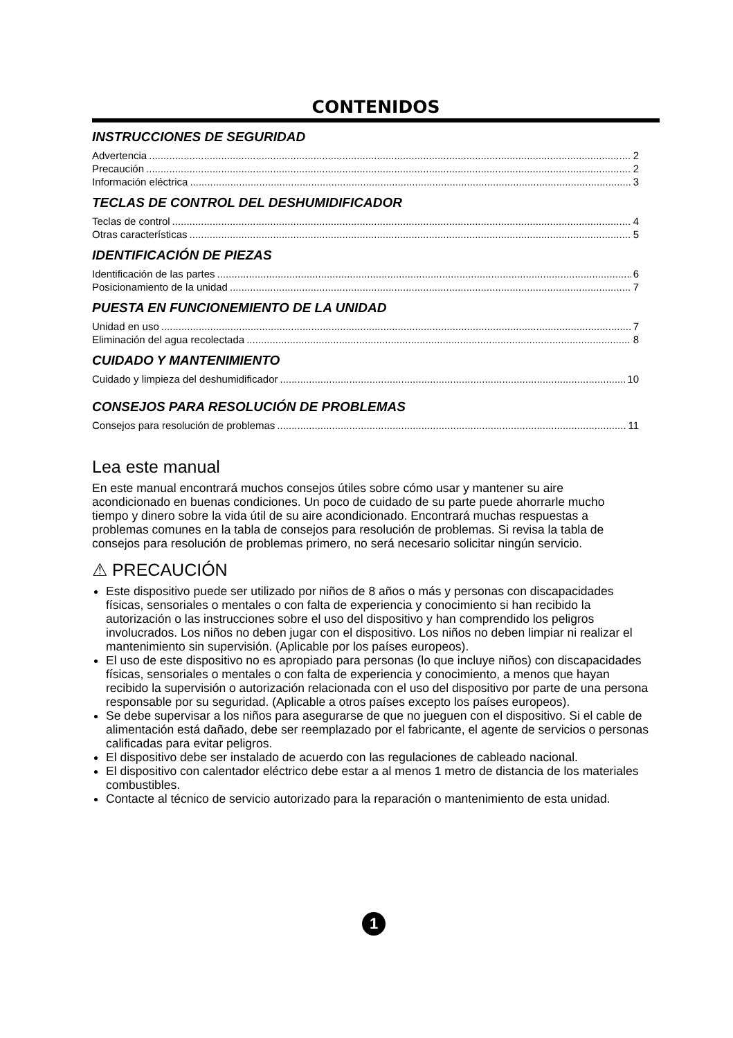CONTENIDOS
INSTRUCCIONES DE SEGURIDAD
Advertencia 2
Precaución 2
Información eléctrica 3
TECLAS DE CONTROL DEL DESHUMIDIFICADOR
Teclas de control 4
Otras características 5
IDENTIFICACIÓN DE PIEZAS
Identificación de las partes 6
Posicionamiento de la unidad 7
PUESTA EN FUNCIONEMIENTO DE LA UNIDAD
Unidad en uso 7
Eliminación del agua recolectada 8
CUIDADO Y MANTENIMIENTO
Cuidado y limpieza del deshumidificador 10
CONSEJOS PARA RESOLUCIÓN DE PROBLEMAS
Consejos para resolución de problemas 11
Lea este manual
En este manual encontrará muchos consejos útiles sobre cómo usar y mantener su aire acondicionado en buenas condiciones. Un poco de cuidado de su parte puede ahorrarle mucho tiempo y dinero sobre la vida útil de su aire acondicionado. Encontrará muchas respuestas a problemas comunes en la tabla de consejos para resolución de problemas. Si revisa la tabla de consejos para resolución de problemas primero, no será necesario solicitar ningún servicio.
⚠ PRECAUCIÓN
Este dispositivo puede ser utilizado por niños de 8 años o más y personas con discapacidades físicas, sensoriales o mentales o con falta de experiencia y conocimiento si han recibido la autorización o las instrucciones sobre el uso del dispositivo y han comprendido los peligros involucrados. Los niños no deben jugar con el dispositivo. Los niños no deben limpiar ni realizar el mantenimiento sin supervisión. (Aplicable por los países europeos).
El uso de este dispositivo no es apropiado para personas (lo que incluye niños) con discapacidades físicas, sensoriales o mentales o con falta de experiencia y conocimiento, a menos que hayan recibido la supervisión o autorización relacionada con el uso del dispositivo por parte de una persona responsable por su seguridad. (Aplicable a otros países excepto los países europeos).
Se debe supervisar a los niños para asegurarse de que no jueguen con el dispositivo. Si el cable de alimentación está dañado, debe ser reemplazado por el fabricante, el agente de servicios o personas calificadas para evitar peligros.
El dispositivo debe ser instalado de acuerdo con las regulaciones de cableado nacional.
El dispositivo con calentador eléctrico debe estar a al menos 1 metro de distancia de los materiales combustibles.
Contacte al técnico de servicio autorizado para la reparación o mantenimiento de esta unidad.
1